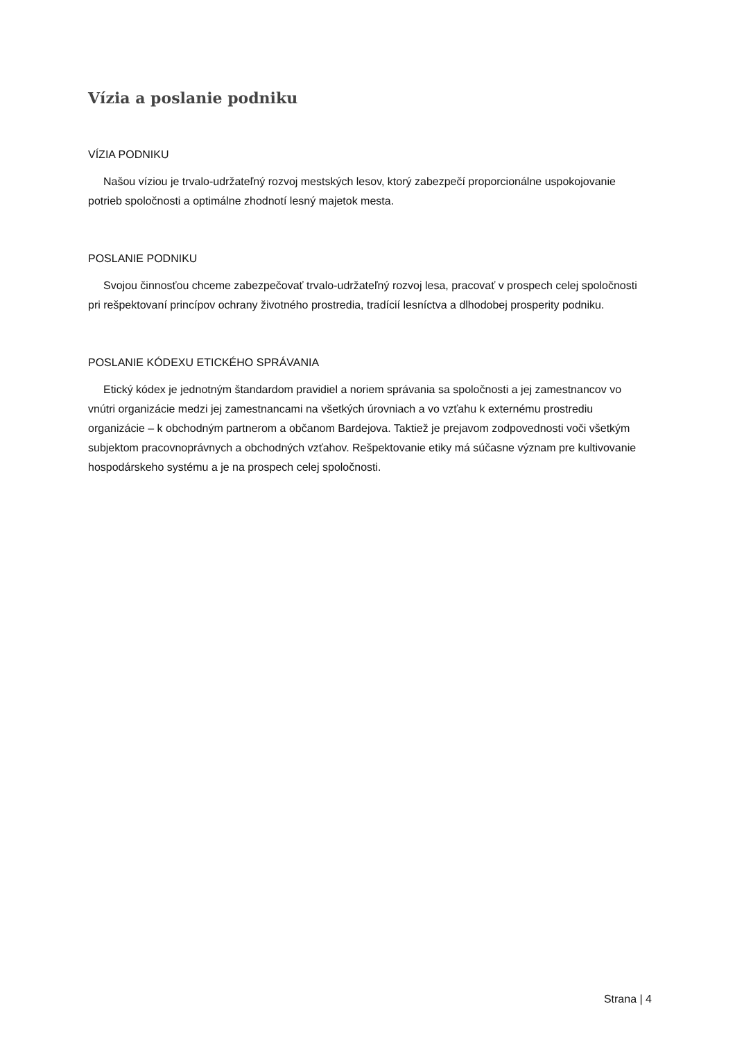Vízia a poslanie podniku
VÍZIA PODNIKU
Našou víziou je trvalo-udržateľný rozvoj mestských lesov, ktorý zabezpečí proporcionálne uspokojovanie potrieb spoločnosti a optimálne zhodnotí lesný majetok mesta.
POSLANIE PODNIKU
Svojou činnosťou chceme zabezpečovať trvalo-udržateľný rozvoj lesa, pracovať v prospech celej spoločnosti pri rešpektovaní princípov ochrany životného prostredia, tradícií lesníctva a dlhodobej prosperity podniku.
POSLANIE KÓDEXU ETICKÉHO SPRÁVANIA
Etický kódex je jednotným štandardom pravidiel a noriem správania sa spoločnosti a jej zamestnancov vo vnútri organizácie medzi jej zamestnancami na všetkých úrovniach a vo vzťahu k externému prostrediu organizácie – k obchodným partnerom a občanom Bardejova. Taktiež je prejavom zodpovednosti voči všetkým subjektom pracovnoprávnych a obchodných vzťahov. Rešpektovanie etiky má súčasne význam pre kultivovanie hospodárskeho systému a je na prospech celej spoločnosti.
Strana | 4